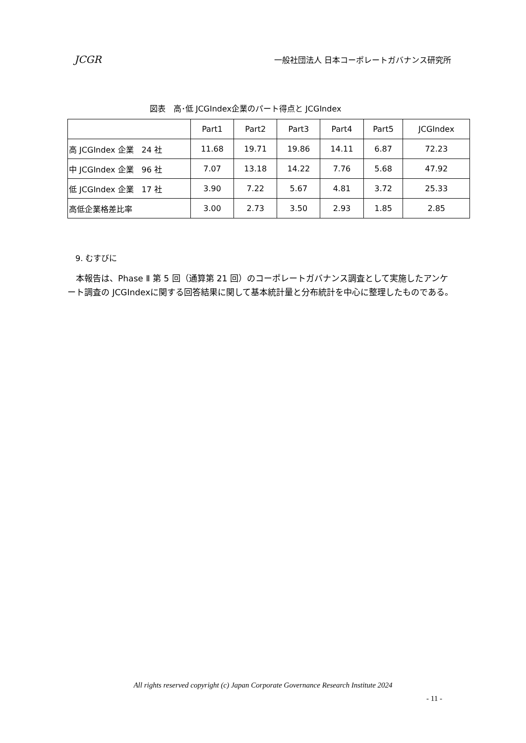JCGR 一般社団法人 日本コーポレートガバナンス研究所
図表　高･低 JCGIndex企業のパート得点と JCGIndex
| | Part1 | Part2 | Part3 | Part4 | Part5 | JCGIndex |
| --- | --- | --- | --- | --- | --- | --- |
| 高 JCGIndex 企業 24 社 | 11.68 | 19.71 | 19.86 | 14.11 | 6.87 | 72.23 |
| 中 JCGIndex 企業 96 社 | 7.07 | 13.18 | 14.22 | 7.76 | 5.68 | 47.92 |
| 低 JCGIndex 企業 17 社 | 3.90 | 7.22 | 5.67 | 4.81 | 3.72 | 25.33 |
| 高低企業格差比率 | 3.00 | 2.73 | 3.50 | 2.93 | 1.85 | 2.85 |
9. むすびに
　本報告は、Phase Ⅱ 第 5 回（通算第 21 回）のコーポレートガバナンス調査として実施したアンケート調査の JCGIndexに関する回答結果に関して基本統計量と分布統計を中心に整理したものである。
All rights reserved copyright (c) Japan Corporate Governance Research Institute 2024
- 11 -